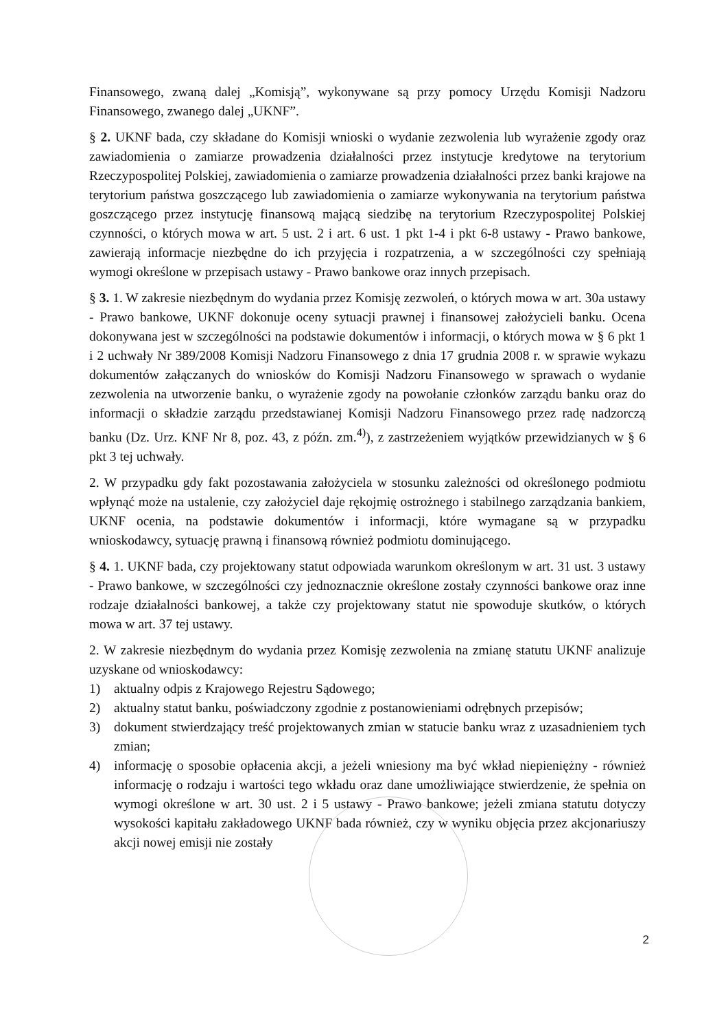Finansowego, zwaną dalej „Komisją”, wykonywane są przy pomocy Urzędu Komisji Nadzoru Finansowego, zwanego dalej „UKNF”.
§ 2. UKNF bada, czy składane do Komisji wnioski o wydanie zezwolenia lub wyrażenie zgody oraz zawiadomienia o zamiarze prowadzenia działalności przez instytucje kredytowe na terytorium Rzeczypospolitej Polskiej, zawiadomienia o zamiarze prowadzenia działalności przez banki krajowe na terytorium państwa goszczącego lub zawiadomienia o zamiarze wykonywania na terytorium państwa goszczącego przez instytucję finansową mającą siedzibę na terytorium Rzeczypospolitej Polskiej czynności, o których mowa w art. 5 ust. 2 i art. 6 ust. 1 pkt 1-4 i pkt 6-8 ustawy - Prawo bankowe, zawierają informacje niezbędne do ich przyjęcia i rozpatrzenia, a w szczególności czy spełniają wymogi określone w przepisach ustawy - Prawo bankowe oraz innych przepisach.
§ 3. 1. W zakresie niezbędnym do wydania przez Komisję zezwoleń, o których mowa w art. 30a ustawy - Prawo bankowe, UKNF dokonuje oceny sytuacji prawnej i finansowej założycieli banku. Ocena dokonywana jest w szczególności na podstawie dokumentów i informacji, o których mowa w § 6 pkt 1 i 2 uchwały Nr 389/2008 Komisji Nadzoru Finansowego z dnia 17 grudnia 2008 r. w sprawie wykazu dokumentów załączanych do wniosków do Komisji Nadzoru Finansowego w sprawach o wydanie zezwolenia na utworzenie banku, o wyrażenie zgody na powołanie członków zarządu banku oraz do informacji o składzie zarządu przedstawianej Komisji Nadzoru Finansowego przez radę nadzorczą banku (Dz. Urz. KNF Nr 8, poz. 43, z późn. zm.<sup>4)</sup>), z zastrzeżeniem wyjątków przewidzianych w § 6 pkt 3 tej uchwały.
2. W przypadku gdy fakt pozostawania założyciela w stosunku zależności od określonego podmiotu wpłynąć może na ustalenie, czy założyciel daje rękojmię ostrożnego i stabilnego zarządzania bankiem, UKNF ocenia, na podstawie dokumentów i informacji, które wymagane są w przypadku wnioskodawcy, sytuację prawną i finansową również podmiotu dominującego.
§ 4. 1. UKNF bada, czy projektowany statut odpowiada warunkom określonym w art. 31 ust. 3 ustawy - Prawo bankowe, w szczególności czy jednoznacznie określone zostały czynności bankowe oraz inne rodzaje działalności bankowej, a także czy projektowany statut nie spowoduje skutków, o których mowa w art. 37 tej ustawy.
2. W zakresie niezbędnym do wydania przez Komisję zezwolenia na zmianę statutu UKNF analizuje uzyskane od wnioskodawcy:
1) aktualny odpis z Krajowego Rejestru Sądowego;
2) aktualny statut banku, poświadczony zgodnie z postanowieniami odrębnych przepisów;
3) dokument stwierdzający treść projektowanych zmian w statucie banku wraz z uzasadnieniem tych zmian;
4) informację o sposobie opłacenia akcji, a jeżeli wniesiony ma być wkład niepieniężny - również informację o rodzaju i wartości tego wkładu oraz dane umożliwiające stwierdzenie, że spełnia on wymogi określone w art. 30 ust. 2 i 5 ustawy - Prawo bankowe; jeżeli zmiana statutu dotyczy wysokości kapitału zakładowego UKNF bada również, czy w wyniku objęcia przez akcjonariuszy akcji nowej emisji nie zostały
2